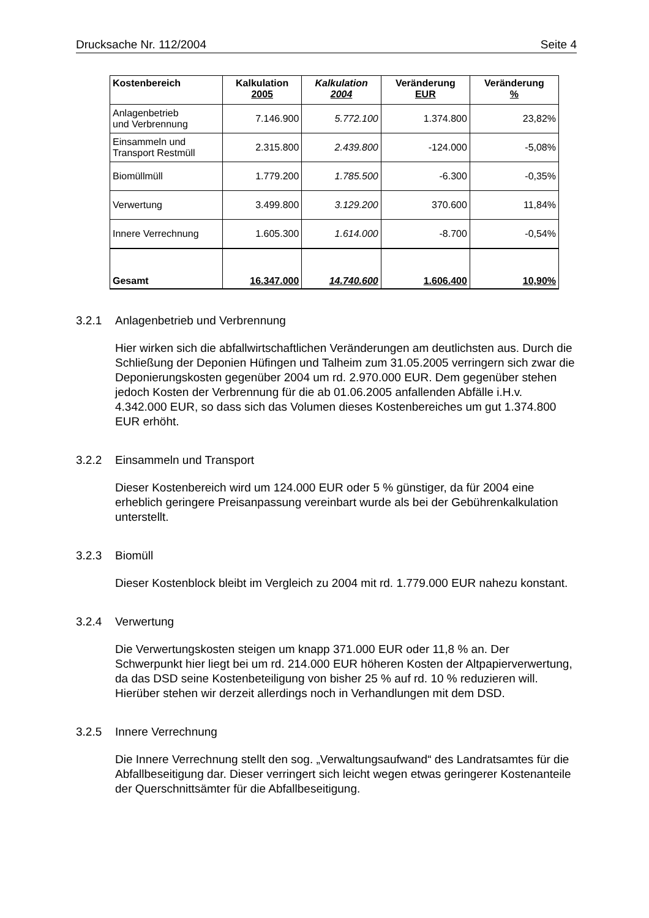Drucksache Nr. 112/2004 Seite 4
| Kostenbereich | Kalkulation 2005 | Kalkulation 2004 | Veränderung EUR | Veränderung % |
| --- | --- | --- | --- | --- |
| Anlagenbetrieb und Verbrennung | 7.146.900 | 5.772.100 | 1.374.800 | 23,82% |
| Einsammeln und Transport Restmüll | 2.315.800 | 2.439.800 | -124.000 | -5,08% |
| Biomüllmüll | 1.779.200 | 1.785.500 | -6.300 | -0,35% |
| Verwertung | 3.499.800 | 3.129.200 | 370.600 | 11,84% |
| Innere Verrechnung | 1.605.300 | 1.614.000 | -8.700 | -0,54% |
| Gesamt | 16.347.000 | 14.740.600 | 1.606.400 | 10,90% |
3.2.1 Anlagenbetrieb und Verbrennung
Hier wirken sich die abfallwirtschaftlichen Veränderungen am deutlichsten aus. Durch die Schließung der Deponien Hüfingen und Talheim zum 31.05.2005 verringern sich zwar die Deponierungskosten gegenüber 2004 um rd. 2.970.000 EUR. Dem gegenüber stehen jedoch Kosten der Verbrennung für die ab 01.06.2005 anfallenden Abfälle i.H.v. 4.342.000 EUR, so dass sich das Volumen dieses Kostenbereiches um gut 1.374.800 EUR erhöht.
3.2.2 Einsammeln und Transport
Dieser Kostenbereich wird um 124.000 EUR oder 5 % günstiger, da für 2004 eine erheblich geringere Preisanpassung vereinbart wurde als bei der Gebührenkalkulation unterstellt.
3.2.3 Biomüll
Dieser Kostenblock bleibt im Vergleich zu 2004 mit rd. 1.779.000 EUR nahezu konstant.
3.2.4 Verwertung
Die Verwertungskosten steigen um knapp 371.000 EUR oder 11,8 % an. Der Schwerpunkt hier liegt bei um rd. 214.000 EUR höheren Kosten der Altpapierverwertung, da das DSD seine Kostenbeteiligung von bisher 25 % auf rd. 10 % reduzieren will. Hierüber stehen wir derzeit allerdings noch in Verhandlungen mit dem DSD.
3.2.5 Innere Verrechnung
Die Innere Verrechnung stellt den sog. „Verwaltungsaufwand“ des Landratsamtes für die Abfallbeseitigung dar. Dieser verringert sich leicht wegen etwas geringerer Kostenanteile der Querschnittsämter für die Abfallbeseitigung.